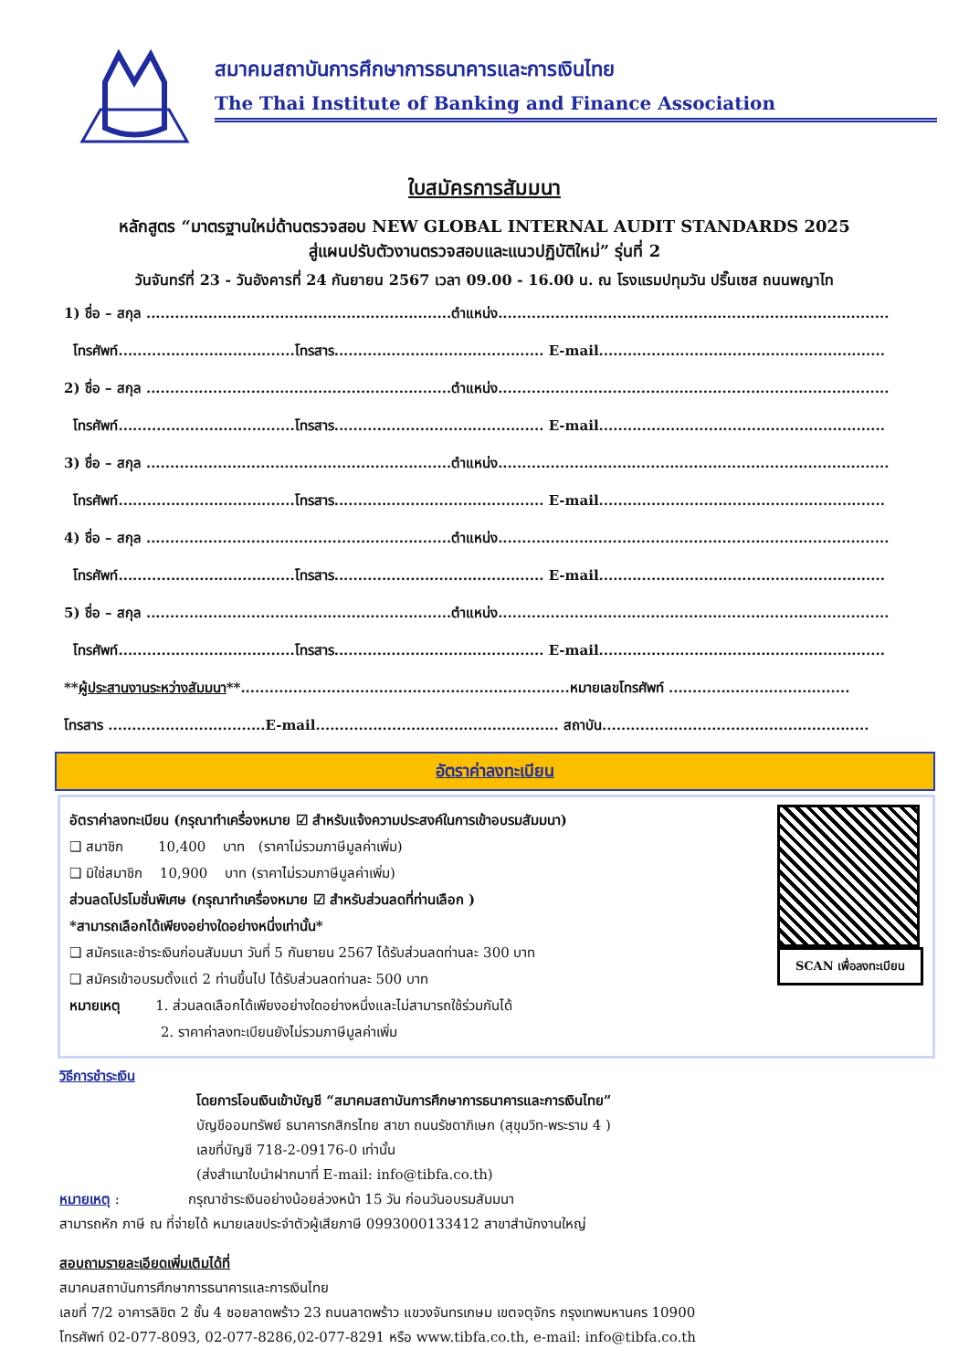สมาคมสถาบันการศึกษาการธนาคารและการเงินไทย
The Thai Institute of Banking and Finance Association
ใบสมัครการสัมมนา
หลักสูตร “มาตรฐานใหม่ด้านตรวจสอบ NEW GLOBAL INTERNAL AUDIT STANDARDS 2025
สู่แผนปรับตัวงานตรวจสอบและแนวปฏิบัติใหม่” รุ่นที่ 2
วันจันทร์ที่ 23 - วันอังคารที่ 24 กันยายน 2567 เวลา 09.00 - 16.00 น. ณ โรงแรมปทุมวัน ปริ๊นเซส ถนนพญาไท
1) ชื่อ – สกุล ................................................................ตำแหน่ง..................................................................................
โทรศัพท์.....................................โทรสาร............................................ E-mail............................................................
2) ชื่อ – สกุล ................................................................ตำแหน่ง..................................................................................
โทรศัพท์.....................................โทรสาร............................................ E-mail............................................................
3) ชื่อ – สกุล ................................................................ตำแหน่ง..................................................................................
โทรศัพท์.....................................โทรสาร............................................ E-mail............................................................
4) ชื่อ – สกุล ................................................................ตำแหน่ง..................................................................................
โทรศัพท์.....................................โทรสาร............................................ E-mail............................................................
5) ชื่อ – สกุล ................................................................ตำแหน่ง..................................................................................
โทรศัพท์.....................................โทรสาร............................................ E-mail............................................................
**ผู้ประสานงานระหว่างสัมมนา**.....................................................................หมายเลขโทรศัพท์ ......................................
โทรสาร .................................E-mail................................................... สถาบัน........................................................
อัตราค่าลงทะเบียน
อัตราค่าลงทะเบียน (กรุณาทำเครื่องหมาย ☑ สำหรับแจ้งความประสงค์ในการเข้าอบรมสัมมนา)
❑ สมาชิก 10,400 บาท (ราคาไม่รวมภาษีมูลค่าเพิ่ม)
❑ มิใช่สมาชิก 10,900 บาท (ราคาไม่รวมภาษีมูลค่าเพิ่ม)
ส่วนลดโปรโมชั่นพิเศษ (กรุณาทำเครื่องหมาย ☑ สำหรับส่วนลดที่ท่านเลือก )
*สามารถเลือกได้เพียงอย่างใดอย่างหนึ่งเท่านั้น*
❑ สมัครและชำระเงินก่อนสัมมนา วันที่ 5 กันยายน 2567 ได้รับส่วนลดท่านละ 300 บาท
❑ สมัครเข้าอบรมตั้งแต่ 2 ท่านขึ้นไป ได้รับส่วนลดท่านละ 500 บาท
หมายเหตุ 1. ส่วนลดเลือกได้เพียงอย่างใดอย่างหนึ่งและไม่สามารถใช้ร่วมกันได้
2. ราคาค่าลงทะเบียนยังไม่รวมภาษีมูลค่าเพิ่ม
SCAN เพื่อลงทะเบียน
วิธีการชำระเงิน
โดยการโอนเงินเข้าบัญชี “สมาคมสถาบันการศึกษาการธนาคารและการเงินไทย”
บัญชีออมทรัพย์ ธนาคารกสิกรไทย สาขา ถนนรัชดาภิเษก (สุขุมวิท-พระราม 4 )
เลขที่บัญชี 718-2-09176-0 เท่านั้น
(ส่งสำเนาใบนำฝากมาที่ E-mail: info@tibfa.co.th)
หมายเหตุ : กรุณาชำระเงินอย่างน้อยล่วงหน้า 15 วัน ก่อนวันอบรมสัมมนา
สามารถหัก ภาษี ณ ที่จ่ายได้ หมายเลขประจำตัวผู้เสียภาษี 0993000133412 สาขาสำนักงานใหญ่
สอบถามรายละเอียดเพิ่มเติมได้ที่
สมาคมสถาบันการศึกษาการธนาคารและการเงินไทย
เลขที่ 7/2 อาคารลิขิต 2 ชั้น 4 ซอยลาดพร้าว 23 ถนนลาดพร้าว แขวงจันทรเกษม เขตจตุจักร กรุงเทพมหานคร 10900
โทรศัพท์ 02-077-8093, 02-077-8286,02-077-8291 หรือ www.tibfa.co.th, e-mail: info@tibfa.co.th